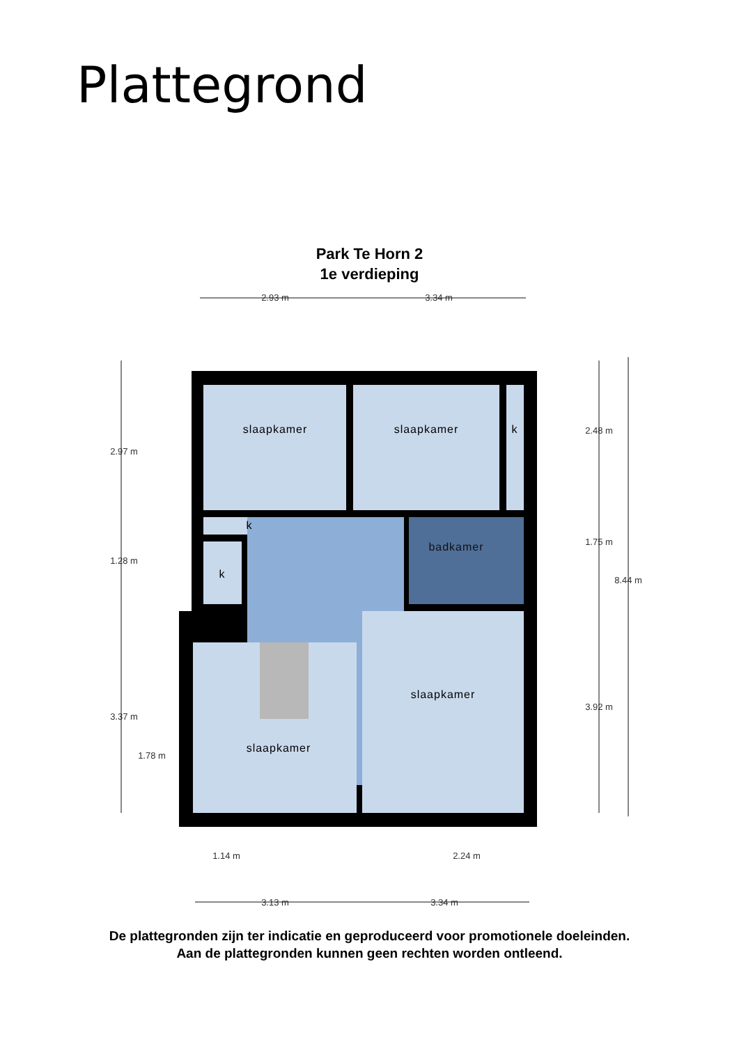Plattegrond
Park Te Horn 2
1e verdieping
slaapkamer
slaapkamer
k
k
k
badkamer
slaapkamer
slaapkamer
2.93 m
3.34 m
1.14 m
2.24 m
3.13 m
3.34 m
2.97 m
1.28 m
3.37 m
1.78 m
2.48 m
1.75 m
3.92 m
8.44 m
De plattegronden zijn ter indicatie en geproduceerd voor promotionele doeleinden.
Aan de plattegronden kunnen geen rechten worden ontleend.